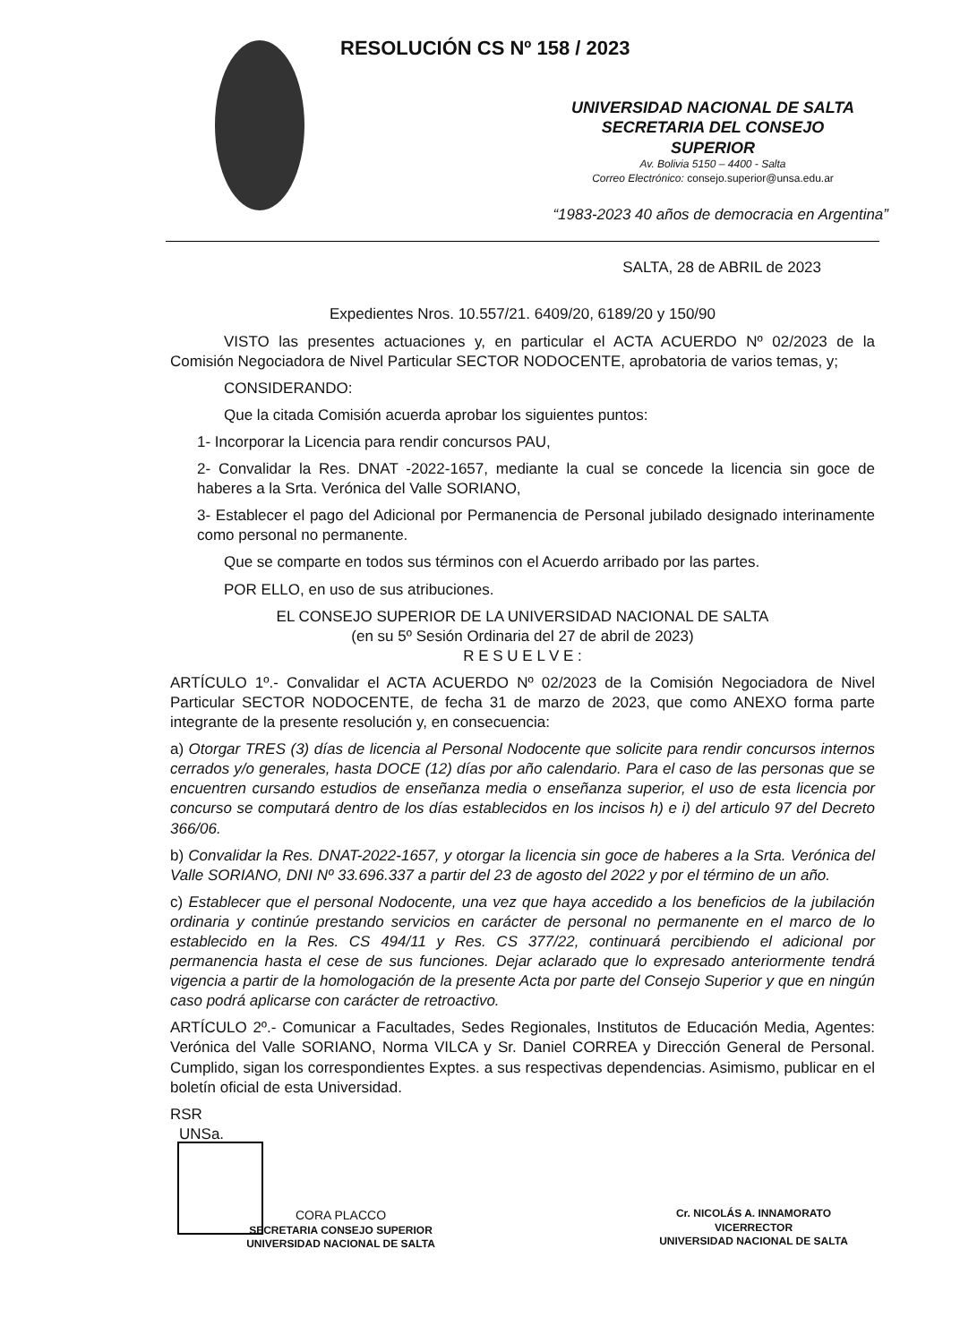RESOLUCIÓN CS Nº 158 / 2023
UNIVERSIDAD NACIONAL DE SALTA
SECRETARIA DEL CONSEJO
SUPERIOR
Av. Bolivia 5150 – 4400 - Salta
Correo Electrónico: consejo.superior@unsa.edu.ar
“1983-2023 40 años de democracia en Argentina”
SALTA, 28 de ABRIL de 2023
Expedientes Nros. 10.557/21. 6409/20, 6189/20 y 150/90
VISTO las presentes actuaciones y, en particular el ACTA ACUERDO Nº 02/2023 de la Comisión Negociadora de Nivel Particular SECTOR NODOCENTE, aprobatoria de varios temas, y;
CONSIDERANDO:
Que la citada Comisión acuerda aprobar los siguientes puntos:
1- Incorporar la Licencia para rendir concursos PAU,
2- Convalidar la Res. DNAT -2022-1657, mediante la cual se concede la licencia sin goce de haberes a la Srta. Verónica del Valle SORIANO,
3- Establecer el pago del Adicional por Permanencia de Personal jubilado designado interinamente como personal no permanente.
Que se comparte en todos sus términos con el Acuerdo arribado por las partes.
POR ELLO, en uso de sus atribuciones.
EL CONSEJO SUPERIOR DE LA UNIVERSIDAD NACIONAL DE SALTA
(en su 5º Sesión Ordinaria del 27 de abril de 2023)
R E S U E L V E :
ARTÍCULO 1º.- Convalidar el ACTA ACUERDO Nº 02/2023 de la Comisión Negociadora de Nivel Particular SECTOR NODOCENTE, de fecha 31 de marzo de 2023, que como ANEXO forma parte integrante de la presente resolución y, en consecuencia:
a) Otorgar TRES (3) días de licencia al Personal Nodocente que solicite para rendir concursos internos cerrados y/o generales, hasta DOCE (12) días por año calendario. Para el caso de las personas que se encuentren cursando estudios de enseñanza media o enseñanza superior, el uso de esta licencia por concurso se computará dentro de los días establecidos en los incisos h) e i) del articulo 97 del Decreto 366/06.
b) Convalidar la Res. DNAT-2022-1657, y otorgar la licencia sin goce de haberes a la Srta. Verónica del Valle SORIANO, DNI Nº 33.696.337 a partir del 23 de agosto del 2022 y por el término de un año.
c) Establecer que el personal Nodocente, una vez que haya accedido a los beneficios de la jubilación ordinaria y continúe prestando servicios en carácter de personal no permanente en el marco de lo establecido en la Res. CS 494/11 y Res. CS 377/22, continuará percibiendo el adicional por permanencia hasta el cese de sus funciones. Dejar aclarado que lo expresado anteriormente tendrá vigencia a partir de la homologación de la presente Acta por parte del Consejo Superior y que en ningún caso podrá aplicarse con carácter de retroactivo.
ARTÍCULO 2º.- Comunicar a Facultades, Sedes Regionales, Institutos de Educación Media, Agentes: Verónica del Valle SORIANO, Norma VILCA y Sr. Daniel CORREA y Dirección General de Personal. Cumplido, sigan los correspondientes Exptes. a sus respectivas dependencias. Asimismo, publicar en el boletín oficial de esta Universidad.
RSR
UNSa.
CORA PLACCO
SECRETARIA CONSEJO SUPERIOR
UNIVERSIDAD NACIONAL DE SALTA
Cr. NICOLÁS A. INNAMORATO
VICERRECTOR
UNIVERSIDAD NACIONAL DE SALTA